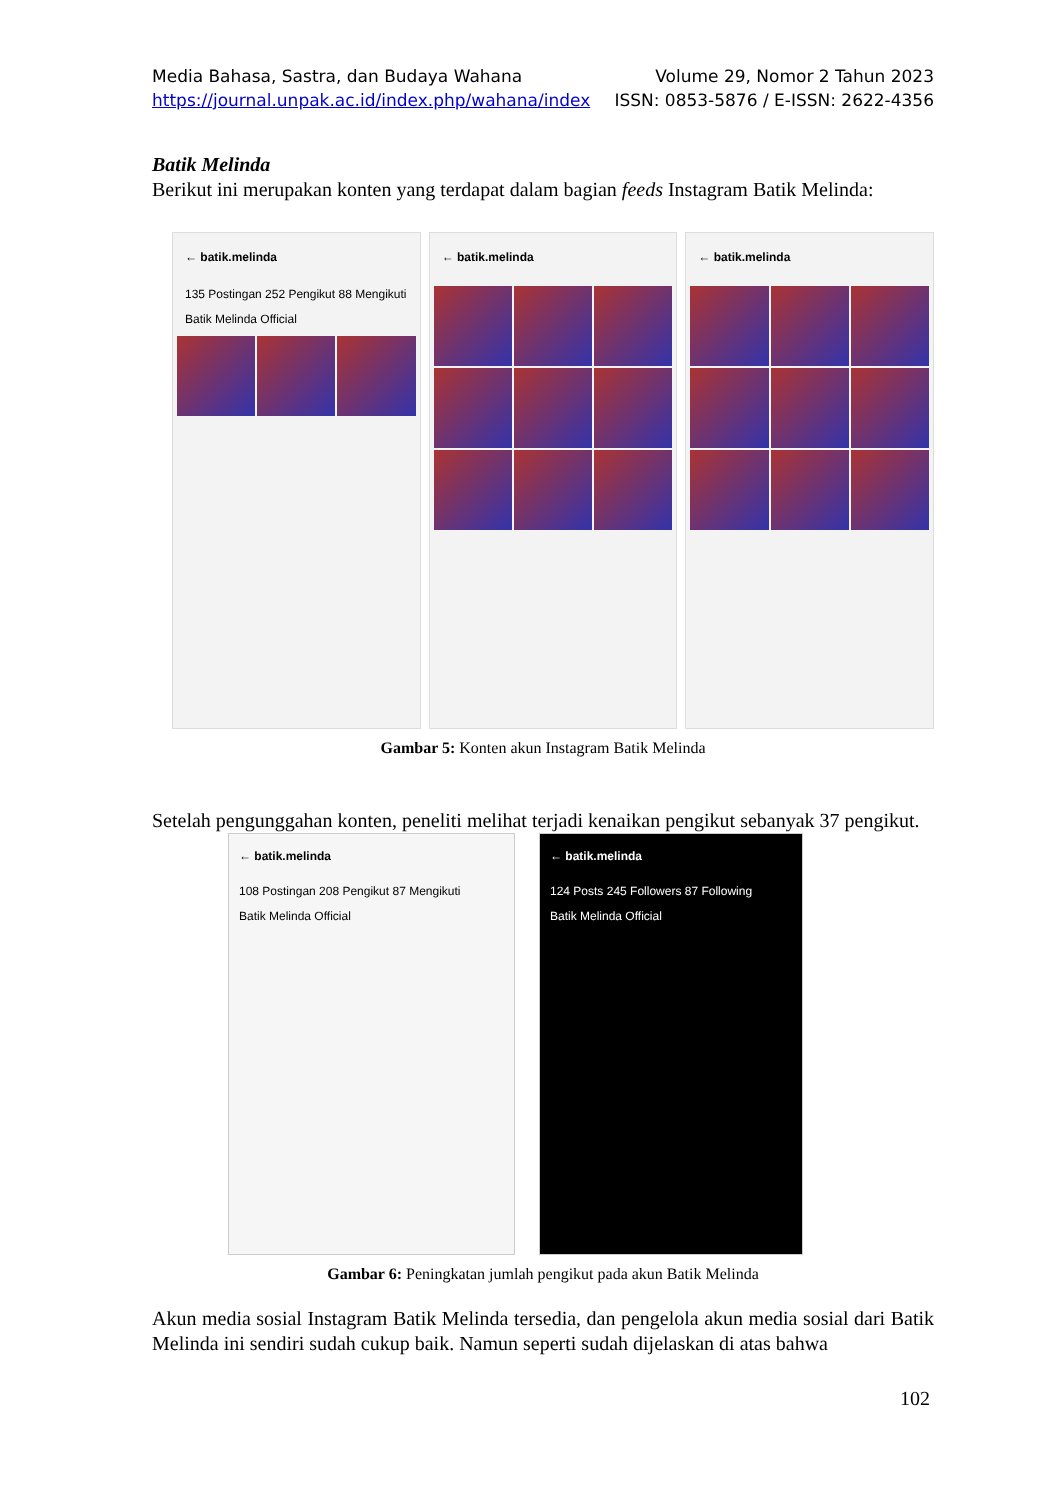Media Bahasa, Sastra, dan Budaya Wahana Volume 29, Nomor 2 Tahun 2023
https://journal.unpak.ac.id/index.php/wahana/index ISSN: 0853-5876 / E-ISSN: 2622-4356
Batik Melinda
Berikut ini merupakan konten yang terdapat dalam bagian feeds Instagram Batik Melinda:
← batik.melinda
135 Postingan 252 Pengikut 88 Mengikuti
Batik Melinda Official
← batik.melinda ← batik.melinda
Gambar 5: Konten akun Instagram Batik Melinda
Setelah pengunggahan konten, peneliti melihat terjadi kenaikan pengikut sebanyak 37 pengikut.
← batik.melinda
108 Postingan 208 Pengikut 87 Mengikuti
Batik Melinda Official
← batik.melinda
124 Posts 245 Followers 87 Following
Batik Melinda Official
Gambar 6: Peningkatan jumlah pengikut pada akun Batik Melinda
Akun media sosial Instagram Batik Melinda tersedia, dan pengelola akun media sosial dari Batik Melinda ini sendiri sudah cukup baik. Namun seperti sudah dijelaskan di atas bahwa
102